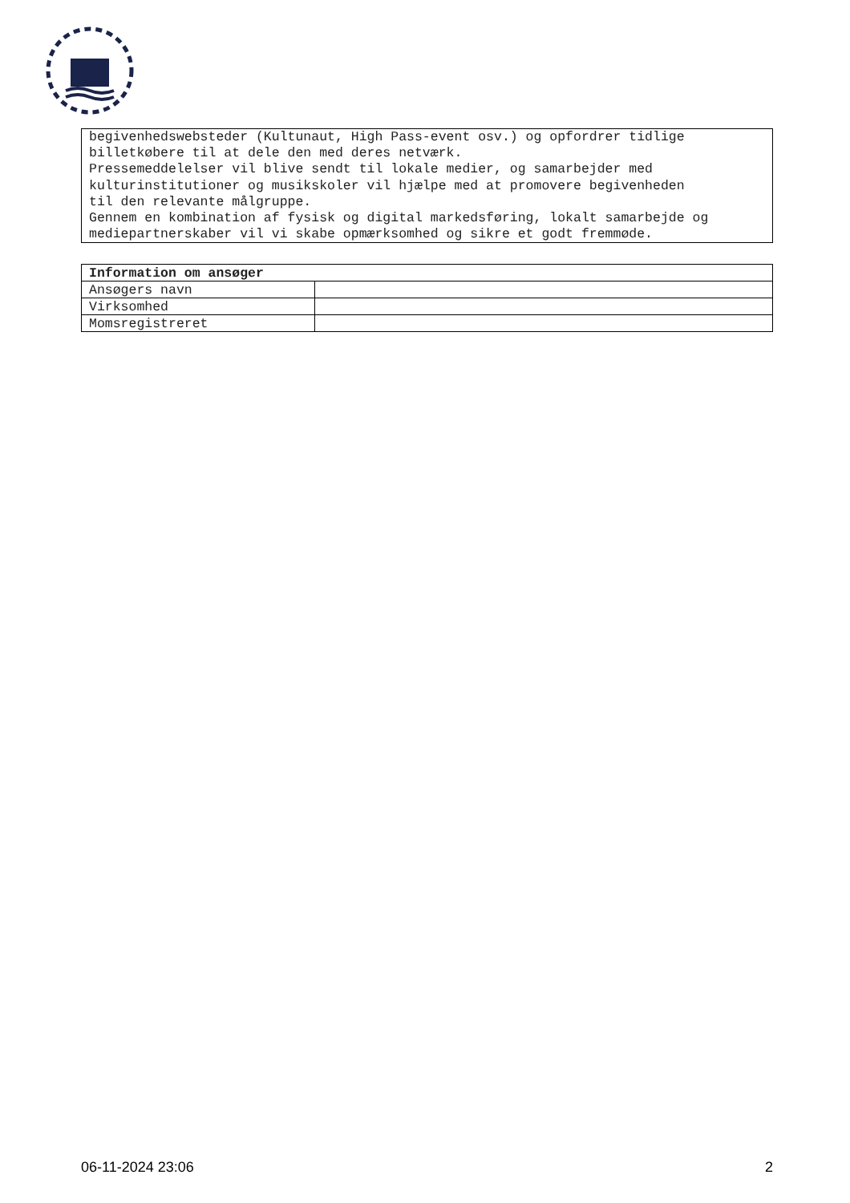begivenhedswebsteder (Kultunaut, High Pass-event osv.) og opfordrer tidlige billetkøbere til at dele den med deres netværk. Pressemeddelelser vil blive sendt til lokale medier, og samarbejder med kulturinstitutioner og musikskoler vil hjælpe med at promovere begivenheden til den relevante målgruppe. Gennem en kombination af fysisk og digital markedsføring, lokalt samarbejde og mediepartnerskaber vil vi skabe opmærksomhed og sikre et godt fremmøde.
| Information om ansøger | |
| --- | --- |
| Ansøgers navn | |
| Virksomhed | |
| Momsregistreret | |
06-11-2024 23:06 2